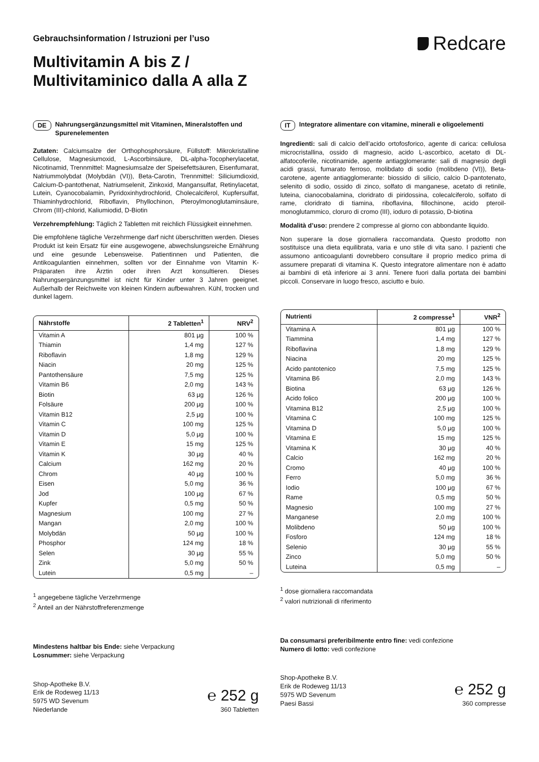Gebrauchsinformation / Istruzioni per l’uso
Multivitamin A bis Z /
Multivitaminico dalla A alla Z
Redcare
DE Nahrungsergänzungsmittel mit Vitaminen, Mineralstoffen und Spurenelementen
Zutaten: Calciumsalze der Orthophosphorsäure, Füllstoff: Mikrokristalline Cellulose, Magnesiumoxid, L-Ascorbinsäure, DL-alpha-Tocopherylacetat, Nicotinamid, Trennmittel: Magnesiumsalze der Speisefettsäuren, Eisenfumarat, Natriummolybdat (Molybdän (VI)), Beta-Carotin, Trennmittel: Siliciumdioxid, Calcium-D-pantothenat, Natriumselenit, Zinkoxid, Mangansulfat, Retinylacetat, Lutein, Cyanocobalamin, Pyridoxinhydrochlorid, Cholecalciferol, Kupfersulfat, Thiaminhydrochlorid, Riboflavin, Phyllochinon, Pteroylmonoglutaminsäure, Chrom (III)-chlorid, Kaliumiodid, D-Biotin
Verzehrempfehlung: Täglich 2 Tabletten mit reichlich Flüssigkeit einnehmen.
Die empfohlene tägliche Verzehrmenge darf nicht überschritten werden. Dieses Produkt ist kein Ersatz für eine ausgewogene, abwechslungsreiche Ernährung und eine gesunde Lebensweise. Patientinnen und Patienten, die Antikoagulantien einnehmen, sollten vor der Einnahme von Vitamin K-Präparaten ihre Ärztin oder ihren Arzt konsultieren. Dieses Nahrungsergänzungsmittel ist nicht für Kinder unter 3 Jahren geeignet. Außerhalb der Reichweite von kleinen Kindern aufbewahren. Kühl, trocken und dunkel lagern.
| Nährstoffe | 2 Tabletten<sup>1</sup> | NRV<sup>2</sup> |
| --- | --- | --- |
| Vitamin A | 801 µg | 100 % |
| Thiamin | 1,4 mg | 127 % |
| Riboflavin | 1,8 mg | 129 % |
| Niacin | 20 mg | 125 % |
| Pantothensäure | 7,5 mg | 125 % |
| Vitamin B6 | 2,0 mg | 143 % |
| Biotin | 63 µg | 126 % |
| Folsäure | 200 µg | 100 % |
| Vitamin B12 | 2,5 µg | 100 % |
| Vitamin C | 100 mg | 125 % |
| Vitamin D | 5,0 µg | 100 % |
| Vitamin E | 15 mg | 125 % |
| Vitamin K | 30 µg | 40 % |
| Calcium | 162 mg | 20 % |
| Chrom | 40 µg | 100 % |
| Eisen | 5,0 mg | 36 % |
| Jod | 100 µg | 67 % |
| Kupfer | 0,5 mg | 50 % |
| Magnesium | 100 mg | 27 % |
| Mangan | 2,0 mg | 100 % |
| Molybdän | 50 µg | 100 % |
| Phosphor | 124 mg | 18 % |
| Selen | 30 µg | 55 % |
| Zink | 5,0 mg | 50 % |
| Lutein | 0,5 mg | – |
<sup>1</sup> angegebene tägliche Verzehrmenge
<sup>2</sup> Anteil an der Nährstoffreferenzmenge
Mindestens haltbar bis Ende: siehe Verpackung
Losnummer: siehe Verpackung
Shop-Apotheke B.V.
Erik de Rodeweg 11/13
5975 WD Sevenum
Niederlande
℮ 252 g
360 Tabletten
IT Integratore alimentare con vitamine, minerali e oligoelementi
Ingredienti: sali di calcio dell’acido ortofosforico, agente di carica: cellulosa microcristallina, ossido di magnesio, acido L-ascorbico, acetato di DL-alfatocoferile, nicotinamide, agente antiagglomerante: sali di magnesio degli acidi grassi, fumarato ferroso, molibdato di sodio (molibdeno (VI)), Beta-carotene, agente antiagglomerante: biossido di silicio, calcio D-pantotenato, selenito di sodio, ossido di zinco, solfato di manganese, acetato di retinile, luteina, cianocobalamina, cloridrato di piridossina, colecalciferolo, solfato di rame, cloridrato di tiamina, riboflavina, fillochinone, acido pteroil-monoglutammico, cloruro di cromo (III), ioduro di potassio, D-biotina
Modalità d’uso: prendere 2 compresse al giorno con abbondante liquido.
Non superare la dose giornaliera raccomandata. Questo prodotto non sostituisce una dieta equilibrata, varia e uno stile di vita sano. I pazienti che assumono anticoagulanti dovrebbero consultare il proprio medico prima di assumere preparati di vitamina K. Questo integratore alimentare non è adatto ai bambini di età inferiore ai 3 anni. Tenere fuori dalla portata dei bambini piccoli. Conservare in luogo fresco, asciutto e buio.
| Nutrienti | 2 compresse<sup>1</sup> | VNR<sup>2</sup> |
| --- | --- | --- |
| Vitamina A | 801 µg | 100 % |
| Tiammina | 1,4 mg | 127 % |
| Riboflavina | 1,8 mg | 129 % |
| Niacina | 20 mg | 125 % |
| Acido pantotenico | 7,5 mg | 125 % |
| Vitamina B6 | 2,0 mg | 143 % |
| Biotina | 63 µg | 126 % |
| Acido folico | 200 µg | 100 % |
| Vitamina B12 | 2,5 µg | 100 % |
| Vitamina C | 100 mg | 125 % |
| Vitamina D | 5,0 µg | 100 % |
| Vitamina E | 15 mg | 125 % |
| Vitamina K | 30 µg | 40 % |
| Calcio | 162 mg | 20 % |
| Cromo | 40 µg | 100 % |
| Ferro | 5,0 mg | 36 % |
| Iodio | 100 µg | 67 % |
| Rame | 0,5 mg | 50 % |
| Magnesio | 100 mg | 27 % |
| Manganese | 2,0 mg | 100 % |
| Molibdeno | 50 µg | 100 % |
| Fosforo | 124 mg | 18 % |
| Selenio | 30 µg | 55 % |
| Zinco | 5,0 mg | 50 % |
| Luteina | 0,5 mg | – |
<sup>1</sup> dose giornaliera raccomandata
<sup>2</sup> valori nutrizionali di riferimento
Da consumarsi preferibilmente entro fine: vedi confezione
Numero di lotto: vedi confezione
Shop-Apotheke B.V.
Erik de Rodeweg 11/13
5975 WD Sevenum
Paesi Bassi
℮ 252 g
360 compresse